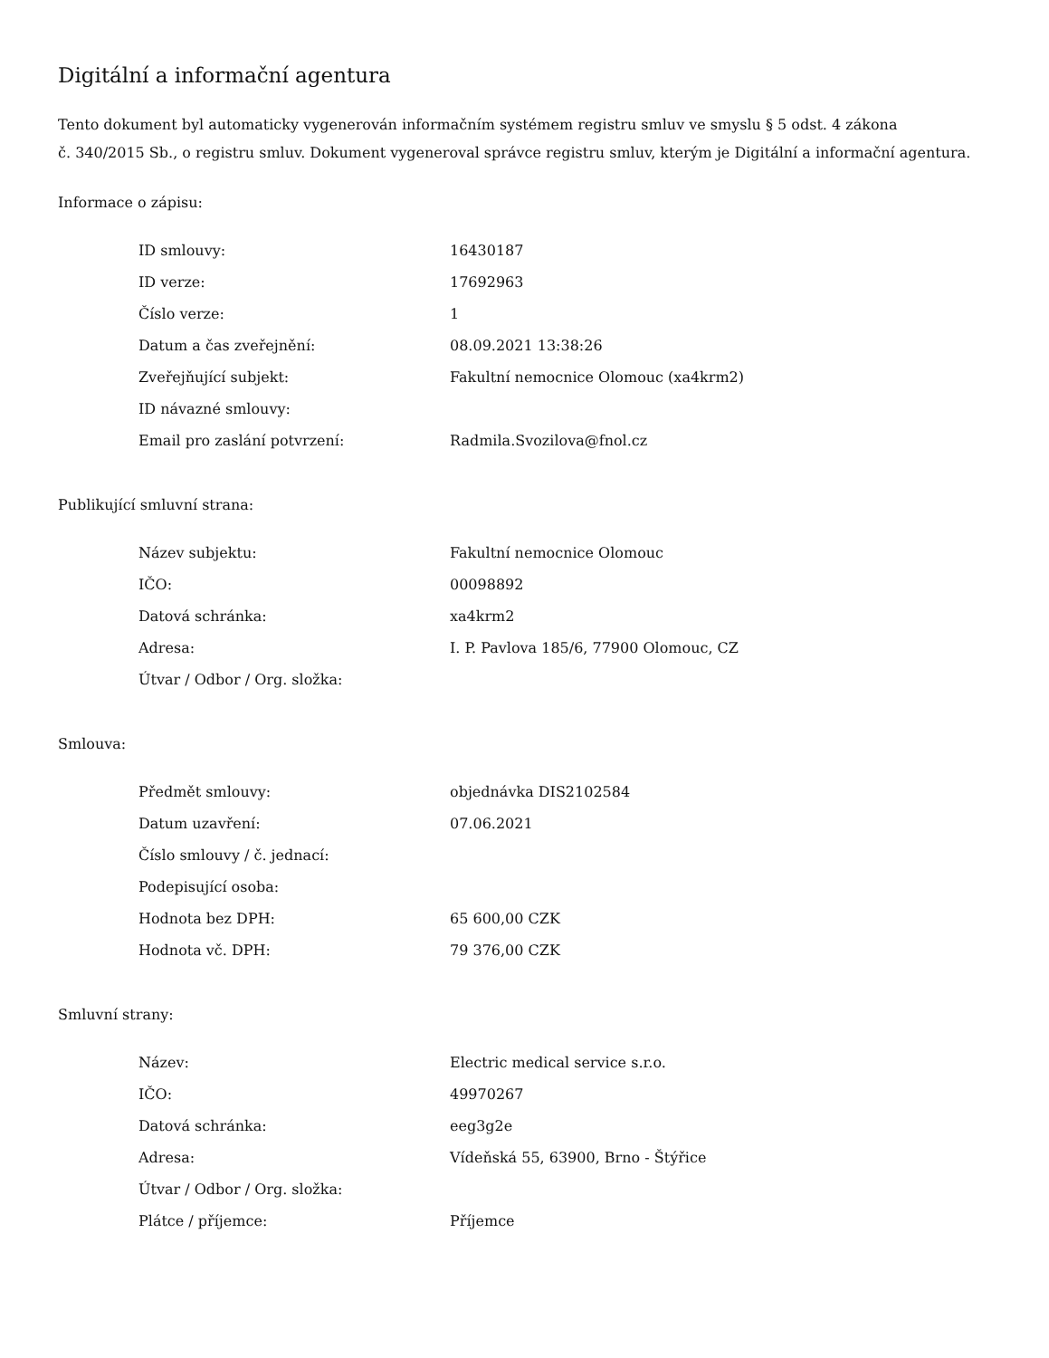Digitální a informační agentura
Tento dokument byl automaticky vygenerován informačním systémem registru smluv ve smyslu § 5 odst. 4 zákona
č. 340/2015 Sb., o registru smluv. Dokument vygeneroval správce registru smluv, kterým je Digitální a informační agentura.
Informace o zápisu:
| ID smlouvy: | 16430187 |
| ID verze: | 17692963 |
| Číslo verze: | 1 |
| Datum a čas zveřejnění: | 08.09.2021 13:38:26 |
| Zveřejňující subjekt: | Fakultní nemocnice Olomouc (xa4krm2) |
| ID návazné smlouvy: | |
| Email pro zaslání potvrzení: | Radmila.Svozilova@fnol.cz |
Publikující smluvní strana:
| Název subjektu: | Fakultní nemocnice Olomouc |
| IČO: | 00098892 |
| Datová schránka: | xa4krm2 |
| Adresa: | I. P. Pavlova 185/6, 77900 Olomouc, CZ |
| Útvar / Odbor / Org. složka: | |
Smlouva:
| Předmět smlouvy: | objednávka DIS2102584 |
| Datum uzavření: | 07.06.2021 |
| Číslo smlouvy / č. jednací: | |
| Podepisující osoba: | |
| Hodnota bez DPH: | 65 600,00 CZK |
| Hodnota vč. DPH: | 79 376,00 CZK |
Smluvní strany:
| Název: | Electric medical service s.r.o. |
| IČO: | 49970267 |
| Datová schránka: | eeg3g2e |
| Adresa: | Vídeňská 55, 63900, Brno - Štýřice |
| Útvar / Odbor / Org. složka: | |
| Plátce / příjemce: | Příjemce |